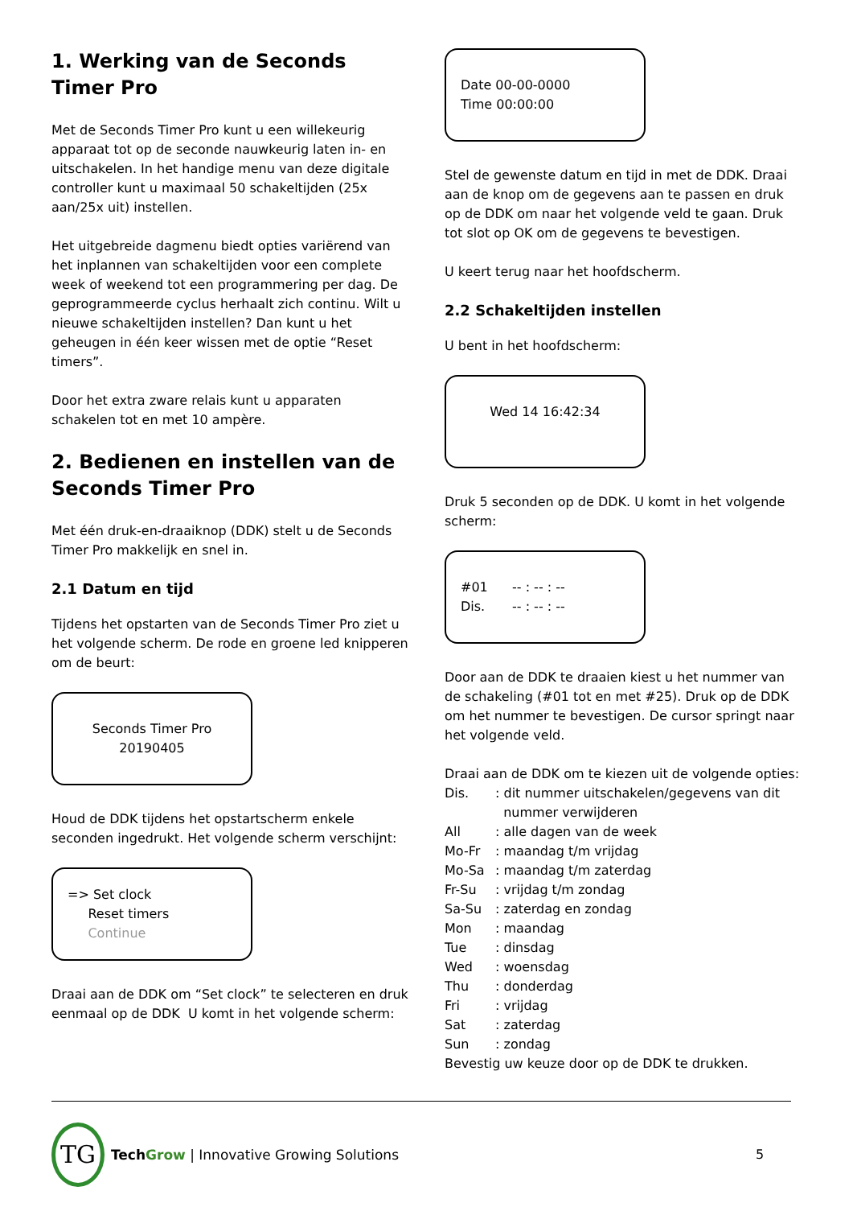1. Werking van de Seconds Timer Pro
Met de Seconds Timer Pro kunt u een willekeurig apparaat tot op de seconde nauwkeurig laten in- en uitschakelen. In het handige menu van deze digitale controller kunt u maximaal 50 schakeltijden (25x aan/25x uit) instellen.
Het uitgebreide dagmenu biedt opties variërend van het inplannen van schakeltijden voor een complete week of weekend tot een programmering per dag. De geprogrammeerde cyclus herhaalt zich continu. Wilt u nieuwe schakeltijden instellen? Dan kunt u het geheugen in één keer wissen met de optie “Reset timers”.
Door het extra zware relais kunt u apparaten schakelen tot en met 10 ampère.
2. Bedienen en instellen van de Seconds Timer Pro
Met één druk-en-draaiknop (DDK) stelt u de Seconds Timer Pro makkelijk en snel in.
2.1 Datum en tijd
Tijdens het opstarten van de Seconds Timer Pro ziet u het volgende scherm. De rode en groene led knipperen om de beurt:
Seconds Timer Pro
20190405
Houd de DDK tijdens het opstartscherm enkele seconden ingedrukt. Het volgende scherm verschijnt:
=> Set clock
Reset timers
Continue
Draai aan de DDK om “Set clock” te selecteren en druk eenmaal op de DDK U komt in het volgende scherm:
Date 00-00-0000
Time 00:00:00
Stel de gewenste datum en tijd in met de DDK. Draai aan de knop om de gegevens aan te passen en druk op de DDK om naar het volgende veld te gaan. Druk tot slot op OK om de gegevens te bevestigen.
U keert terug naar het hoofdscherm.
2.2 Schakeltijden instellen
U bent in het hoofdscherm:
Wed 14 16:42:34
Druk 5 seconden op de DDK. U komt in het volgende scherm:
| #01 | -- : -- : -- |
| Dis. | -- : -- : -- |
Door aan de DDK te draaien kiest u het nummer van de schakeling (#01 tot en met #25). Druk op de DDK om het nummer te bevestigen. De cursor springt naar het volgende veld.
Draai aan de DDK om te kiezen uit de volgende opties:
| Dis. | : dit nummer uitschakelen/gegevens van dit nummer verwijderen |
| All | : alle dagen van de week |
| Mo-Fr | : maandag t/m vrijdag |
| Mo-Sa | : maandag t/m zaterdag |
| Fr-Su | : vrijdag t/m zondag |
| Sa-Su | : zaterdag en zondag |
| Mon | : maandag |
| Tue | : dinsdag |
| Wed | : woensdag |
| Thu | : donderdag |
| Fri | : vrijdag |
| Sat | : zaterdag |
| Sun | : zondag |
Bevestig uw keuze door op de DDK te drukken.
TG
Tech Grow | Innovative Growing Solutions
5